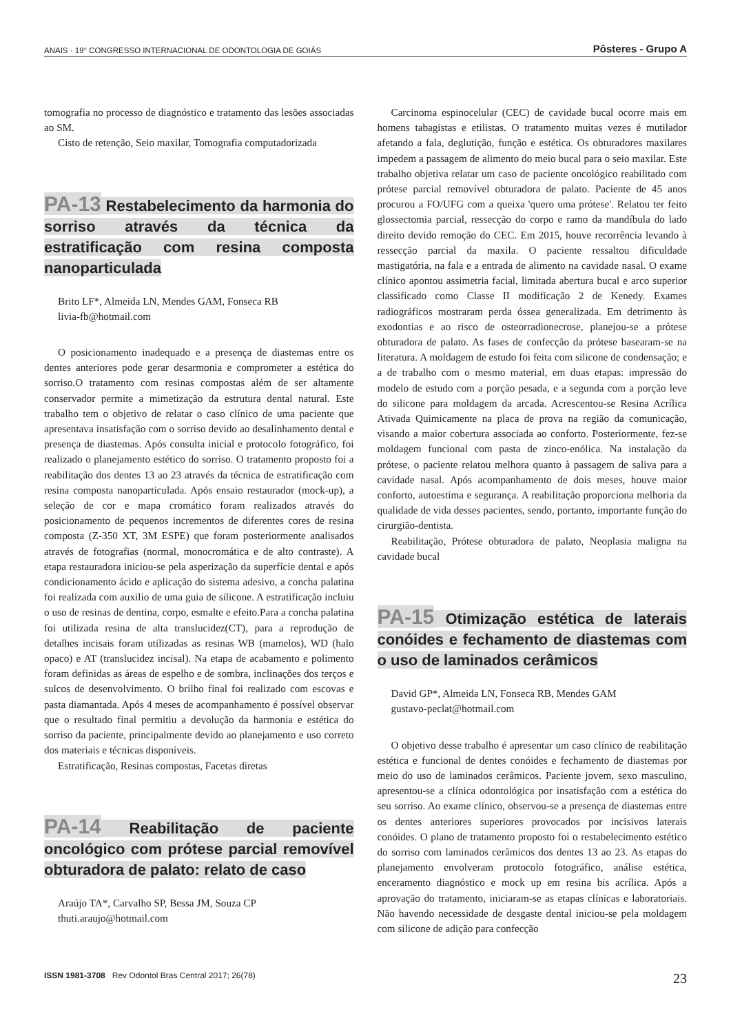ANAIS · 19° CONGRESSO INTERNACIONAL DE ODONTOLOGIA DE GOIÁS Pôsteres - Grupo A
tomografia no processo de diagnóstico e tratamento das lesões associadas ao SM.
Cisto de retenção, Seio maxilar, Tomografia computadorizada
PA-13 Restabelecimento da harmonia do sorriso através da técnica da estratificação com resina composta nanoparticulada
Brito LF*, Almeida LN, Mendes GAM, Fonseca RB
livia-fb@hotmail.com
O posicionamento inadequado e a presença de diastemas entre os dentes anteriores pode gerar desarmonia e comprometer a estética do sorriso.O tratamento com resinas compostas além de ser altamente conservador permite a mimetização da estrutura dental natural. Este trabalho tem o objetivo de relatar o caso clínico de uma paciente que apresentava insatisfação com o sorriso devido ao desalinhamento dental e presença de diastemas. Após consulta inicial e protocolo fotográfico, foi realizado o planejamento estético do sorriso. O tratamento proposto foi a reabilitação dos dentes 13 ao 23 através da técnica de estratificação com resina composta nanoparticulada. Após ensaio restaurador (mock-up), a seleção de cor e mapa cromático foram realizados através do posicionamento de pequenos incrementos de diferentes cores de resina composta (Z-350 XT, 3M ESPE) que foram posteriormente analisados através de fotografias (normal, monocromática e de alto contraste). A etapa restauradora iniciou-se pela asperização da superfície dental e após condicionamento ácido e aplicação do sistema adesivo, a concha palatina foi realizada com auxilio de uma guia de silicone. A estratificação incluiu o uso de resinas de dentina, corpo, esmalte e efeito.Para a concha palatina foi utilizada resina de alta translucidez(CT), para a reprodução de detalhes incisais foram utilizadas as resinas WB (mamelos), WD (halo opaco) e AT (translucidez incisal). Na etapa de acabamento e polimento foram definidas as áreas de espelho e de sombra, inclinações dos terços e sulcos de desenvolvimento. O brilho final foi realizado com escovas e pasta diamantada. Após 4 meses de acompanhamento é possível observar que o resultado final permitiu a devolução da harmonia e estética do sorriso da paciente, principalmente devido ao planejamento e uso correto dos materiais e técnicas disponíveis.
Estratificação, Resinas compostas, Facetas diretas
PA-14 Reabilitação de paciente oncológico com prótese parcial removível obturadora de palato: relato de caso
Araújo TA*, Carvalho SP, Bessa JM, Souza CP
thuti.araujo@hotmail.com
Carcinoma espinocelular (CEC) de cavidade bucal ocorre mais em homens tabagistas e etilistas. O tratamento muitas vezes é mutilador afetando a fala, deglutição, função e estética. Os obturadores maxilares impedem a passagem de alimento do meio bucal para o seio maxilar. Este trabalho objetiva relatar um caso de paciente oncológico reabilitado com prótese parcial removível obturadora de palato. Paciente de 45 anos procurou a FO/UFG com a queixa 'quero uma prótese'. Relatou ter feito glossectomia parcial, ressecção do corpo e ramo da mandíbula do lado direito devido remoção do CEC. Em 2015, houve recorrência levando à ressecção parcial da maxila. O paciente ressaltou dificuldade mastigatória, na fala e a entrada de alimento na cavidade nasal. O exame clínico apontou assimetria facial, limitada abertura bucal e arco superior classificado como Classe II modificação 2 de Kenedy. Exames radiográficos mostraram perda óssea generalizada. Em detrimento às exodontias e ao risco de osteorradionecrose, planejou-se a prótese obturadora de palato. As fases de confecção da prótese basearam-se na literatura. A moldagem de estudo foi feita com silicone de condensação; e a de trabalho com o mesmo material, em duas etapas: impressão do modelo de estudo com a porção pesada, e a segunda com a porção leve do silicone para moldagem da arcada. Acrescentou-se Resina Acrílica Ativada Quimicamente na placa de prova na região da comunicação, visando a maior cobertura associada ao conforto. Posteriormente, fez-se moldagem funcional com pasta de zinco-enólica. Na instalação da prótese, o paciente relatou melhora quanto à passagem de saliva para a cavidade nasal. Após acompanhamento de dois meses, houve maior conforto, autoestima e segurança. A reabilitação proporciona melhoria da qualidade de vida desses pacientes, sendo, portanto, importante função do cirurgião-dentista.
Reabilitação, Prótese obturadora de palato, Neoplasia maligna na cavidade bucal
PA-15 Otimização estética de laterais conóides e fechamento de diastemas com o uso de laminados cerâmicos
David GP*, Almeida LN, Fonseca RB, Mendes GAM
gustavo-peclat@hotmail.com
O objetivo desse trabalho é apresentar um caso clínico de reabilitação estética e funcional de dentes conóides e fechamento de diastemas por meio do uso de laminados cerâmicos. Paciente jovem, sexo masculino, apresentou-se a clínica odontológica por insatisfação com a estética do seu sorriso. Ao exame clínico, observou-se a presença de diastemas entre os dentes anteriores superiores provocados por incisivos laterais conóides. O plano de tratamento proposto foi o restabelecimento estético do sorriso com laminados cerâmicos dos dentes 13 ao 23. As etapas do planejamento envolveram protocolo fotográfico, análise estética, enceramento diagnóstico e mock up em resina bis acrílica. Após a aprovação do tratamento, iniciaram-se as etapas clínicas e laboratoriais. Não havendo necessidade de desgaste dental iniciou-se pela moldagem com silicone de adição para confecção
ISSN 1981-3708 Rev Odontol Bras Central 2017; 26(78) 23